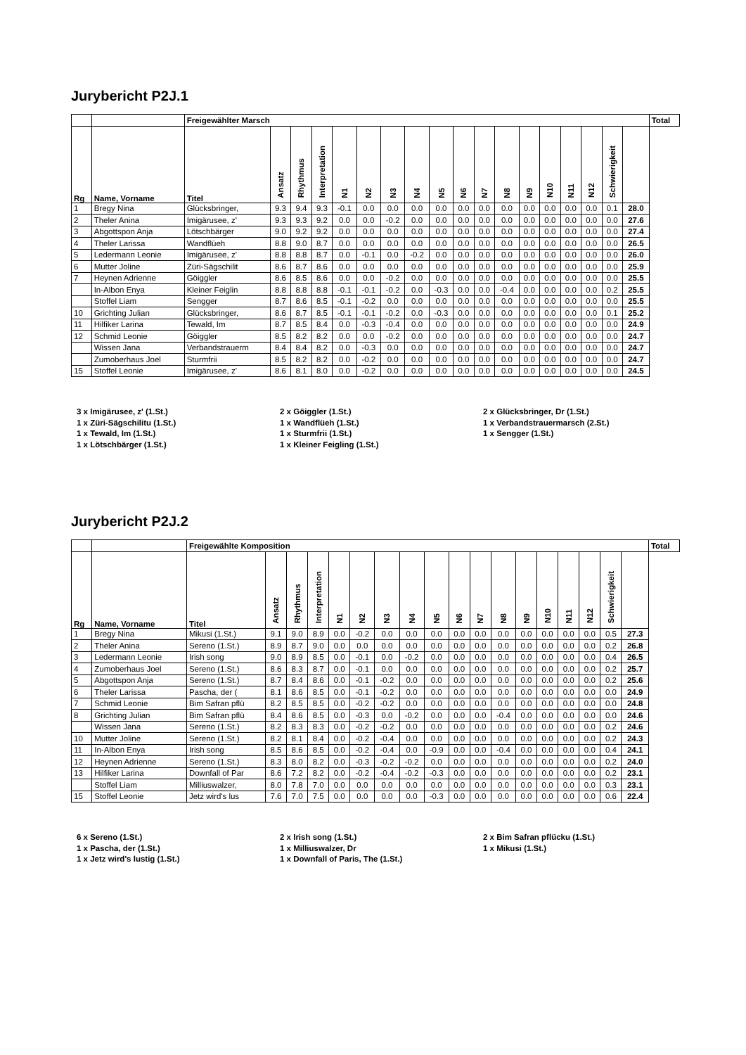Jurybericht P2J.1
| | | Freigewählter Marsch | | | | | | | | | | | | | | | | | | Total |
| --- | --- | --- | --- | --- | --- | --- | --- | --- | --- | --- | --- | --- | --- | --- | --- | --- | --- | --- | --- | --- |
| Rg | Name, Vorname | Titel | Ansatz | Rhythmus | Interpretation | N1 | N2 | N3 | N4 | N5 | N6 | N7 | N8 | N9 | N10 | N11 | N12 | Schwierigkeit | | |
| 1 | Bregy Nina | Glücksbringer, | 9.3 | 9.4 | 9.3 | -0.1 | 0.0 | 0.0 | 0.0 | 0.0 | 0.0 | 0.0 | 0.0 | 0.0 | 0.0 | 0.0 | 0.0 | 0.1 | 28.0 | |
| 2 | Theler Anina | Imigärusee, z' | 9.3 | 9.3 | 9.2 | 0.0 | 0.0 | -0.2 | 0.0 | 0.0 | 0.0 | 0.0 | 0.0 | 0.0 | 0.0 | 0.0 | 0.0 | 0.0 | 27.6 | |
| 3 | Abgottspon Anja | Lötschbärger | 9.0 | 9.2 | 9.2 | 0.0 | 0.0 | 0.0 | 0.0 | 0.0 | 0.0 | 0.0 | 0.0 | 0.0 | 0.0 | 0.0 | 0.0 | 0.0 | 27.4 | |
| 4 | Theler Larissa | Wandflüeh | 8.8 | 9.0 | 8.7 | 0.0 | 0.0 | 0.0 | 0.0 | 0.0 | 0.0 | 0.0 | 0.0 | 0.0 | 0.0 | 0.0 | 0.0 | 0.0 | 26.5 | |
| 5 | Ledermann Leonie | Imigärusee, z' | 8.8 | 8.8 | 8.7 | 0.0 | -0.1 | 0.0 | -0.2 | 0.0 | 0.0 | 0.0 | 0.0 | 0.0 | 0.0 | 0.0 | 0.0 | 0.0 | 26.0 | |
| 6 | Mutter Joline | Züri-Sägschilit | 8.6 | 8.7 | 8.6 | 0.0 | 0.0 | 0.0 | 0.0 | 0.0 | 0.0 | 0.0 | 0.0 | 0.0 | 0.0 | 0.0 | 0.0 | 0.0 | 25.9 | |
| 7 | Heynen Adrienne | Göiggler | 8.6 | 8.5 | 8.6 | 0.0 | 0.0 | -0.2 | 0.0 | 0.0 | 0.0 | 0.0 | 0.0 | 0.0 | 0.0 | 0.0 | 0.0 | 0.0 | 25.5 | |
| | In-Albon Enya | Kleiner Feiglin | 8.8 | 8.8 | 8.8 | -0.1 | -0.1 | -0.2 | 0.0 | -0.3 | 0.0 | 0.0 | -0.4 | 0.0 | 0.0 | 0.0 | 0.0 | 0.2 | 25.5 | |
| | Stoffel Liam | Sengger | 8.7 | 8.6 | 8.5 | -0.1 | -0.2 | 0.0 | 0.0 | 0.0 | 0.0 | 0.0 | 0.0 | 0.0 | 0.0 | 0.0 | 0.0 | 0.0 | 25.5 | |
| 10 | Grichting Julian | Glücksbringer, | 8.6 | 8.7 | 8.5 | -0.1 | -0.1 | -0.2 | 0.0 | -0.3 | 0.0 | 0.0 | 0.0 | 0.0 | 0.0 | 0.0 | 0.0 | 0.1 | 25.2 | |
| 11 | Hilfiker Larina | Tewald, Im | 8.7 | 8.5 | 8.4 | 0.0 | -0.3 | -0.4 | 0.0 | 0.0 | 0.0 | 0.0 | 0.0 | 0.0 | 0.0 | 0.0 | 0.0 | 0.0 | 24.9 | |
| 12 | Schmid Leonie | Göiggler | 8.5 | 8.2 | 8.2 | 0.0 | 0.0 | -0.2 | 0.0 | 0.0 | 0.0 | 0.0 | 0.0 | 0.0 | 0.0 | 0.0 | 0.0 | 0.0 | 24.7 | |
| | Wissen Jana | Verbandstrauerm | 8.4 | 8.4 | 8.2 | 0.0 | -0.3 | 0.0 | 0.0 | 0.0 | 0.0 | 0.0 | 0.0 | 0.0 | 0.0 | 0.0 | 0.0 | 0.0 | 24.7 | |
| | Zumoberhaus Joel | Sturmfrii | 8.5 | 8.2 | 8.2 | 0.0 | -0.2 | 0.0 | 0.0 | 0.0 | 0.0 | 0.0 | 0.0 | 0.0 | 0.0 | 0.0 | 0.0 | 0.0 | 24.7 | |
| 15 | Stoffel Leonie | Imigärusee, z' | 8.6 | 8.1 | 8.0 | 0.0 | -0.2 | 0.0 | 0.0 | 0.0 | 0.0 | 0.0 | 0.0 | 0.0 | 0.0 | 0.0 | 0.0 | 0.0 | 24.5 | |
3 x Imigärusee, z' (1.St.)
1 x Züri-Sägschilitu (1.St.)
1 x Tewald, Im (1.St.)
1 x Lötschbärger (1.St.)
2 x Göiggler (1.St.)
1 x Wandflüeh (1.St.)
1 x Sturmfrii (1.St.)
1 x Kleiner Feigling (1.St.)
2 x Glücksbringer, Dr (1.St.)
1 x Verbandstrauermarsch (2.St.)
1 x Sengger (1.St.)
Jurybericht P2J.2
| | | Freigewählte Komposition | | | | | | | | | | | | | | | | | | Total |
| --- | --- | --- | --- | --- | --- | --- | --- | --- | --- | --- | --- | --- | --- | --- | --- | --- | --- | --- | --- | --- |
| Rg | Name, Vorname | Titel | Ansatz | Rhythmus | Interpretation | N1 | N2 | N3 | N4 | N5 | N6 | N7 | N8 | N9 | N10 | N11 | N12 | Schwierigkeit | | |
| 1 | Bregy Nina | Mikusi (1.St.) | 9.1 | 9.0 | 8.9 | 0.0 | -0.2 | 0.0 | 0.0 | 0.0 | 0.0 | 0.0 | 0.0 | 0.0 | 0.0 | 0.0 | 0.0 | 0.5 | 27.3 | |
| 2 | Theler Anina | Sereno (1.St.) | 8.9 | 8.7 | 9.0 | 0.0 | 0.0 | 0.0 | 0.0 | 0.0 | 0.0 | 0.0 | 0.0 | 0.0 | 0.0 | 0.0 | 0.0 | 0.2 | 26.8 | |
| 3 | Ledermann Leonie | Irish song | 9.0 | 8.9 | 8.5 | 0.0 | -0.1 | 0.0 | -0.2 | 0.0 | 0.0 | 0.0 | 0.0 | 0.0 | 0.0 | 0.0 | 0.0 | 0.4 | 26.5 | |
| 4 | Zumoberhaus Joel | Sereno (1.St.) | 8.6 | 8.3 | 8.7 | 0.0 | -0.1 | 0.0 | 0.0 | 0.0 | 0.0 | 0.0 | 0.0 | 0.0 | 0.0 | 0.0 | 0.0 | 0.2 | 25.7 | |
| 5 | Abgottspon Anja | Sereno (1.St.) | 8.7 | 8.4 | 8.6 | 0.0 | -0.1 | -0.2 | 0.0 | 0.0 | 0.0 | 0.0 | 0.0 | 0.0 | 0.0 | 0.0 | 0.0 | 0.2 | 25.6 | |
| 6 | Theler Larissa | Pascha, der ( | 8.1 | 8.6 | 8.5 | 0.0 | -0.1 | -0.2 | 0.0 | 0.0 | 0.0 | 0.0 | 0.0 | 0.0 | 0.0 | 0.0 | 0.0 | 0.0 | 24.9 | |
| 7 | Schmid Leonie | Bim Safran pflü | 8.2 | 8.5 | 8.5 | 0.0 | -0.2 | -0.2 | 0.0 | 0.0 | 0.0 | 0.0 | 0.0 | 0.0 | 0.0 | 0.0 | 0.0 | 0.0 | 24.8 | |
| 8 | Grichting Julian | Bim Safran pflü | 8.4 | 8.6 | 8.5 | 0.0 | -0.3 | 0.0 | -0.2 | 0.0 | 0.0 | 0.0 | -0.4 | 0.0 | 0.0 | 0.0 | 0.0 | 0.0 | 24.6 | |
| | Wissen Jana | Sereno (1.St.) | 8.2 | 8.3 | 8.3 | 0.0 | -0.2 | -0.2 | 0.0 | 0.0 | 0.0 | 0.0 | 0.0 | 0.0 | 0.0 | 0.0 | 0.0 | 0.2 | 24.6 | |
| 10 | Mutter Joline | Sereno (1.St.) | 8.2 | 8.1 | 8.4 | 0.0 | -0.2 | -0.4 | 0.0 | 0.0 | 0.0 | 0.0 | 0.0 | 0.0 | 0.0 | 0.0 | 0.0 | 0.2 | 24.3 | |
| 11 | In-Albon Enya | Irish song | 8.5 | 8.6 | 8.5 | 0.0 | -0.2 | -0.4 | 0.0 | -0.9 | 0.0 | 0.0 | -0.4 | 0.0 | 0.0 | 0.0 | 0.0 | 0.4 | 24.1 | |
| 12 | Heynen Adrienne | Sereno (1.St.) | 8.3 | 8.0 | 8.2 | 0.0 | -0.3 | -0.2 | -0.2 | 0.0 | 0.0 | 0.0 | 0.0 | 0.0 | 0.0 | 0.0 | 0.0 | 0.2 | 24.0 | |
| 13 | Hilfiker Larina | Downfall of Par | 8.6 | 7.2 | 8.2 | 0.0 | -0.2 | -0.4 | -0.2 | -0.3 | 0.0 | 0.0 | 0.0 | 0.0 | 0.0 | 0.0 | 0.0 | 0.2 | 23.1 | |
| | Stoffel Liam | Milliuswalzer, | 8.0 | 7.8 | 7.0 | 0.0 | 0.0 | 0.0 | 0.0 | 0.0 | 0.0 | 0.0 | 0.0 | 0.0 | 0.0 | 0.0 | 0.0 | 0.3 | 23.1 | |
| 15 | Stoffel Leonie | Jetz wird's lus | 7.6 | 7.0 | 7.5 | 0.0 | 0.0 | 0.0 | 0.0 | -0.3 | 0.0 | 0.0 | 0.0 | 0.0 | 0.0 | 0.0 | 0.0 | 0.6 | 22.4 | |
6 x Sereno (1.St.)
1 x Pascha, der (1.St.)
1 x Jetz wird's lustig (1.St.)
2 x Irish song (1.St.)
1 x Milliuswalzer, Dr
1 x Downfall of Paris, The (1.St.)
2 x Bim Safran pflücku (1.St.)
1 x Mikusi (1.St.)